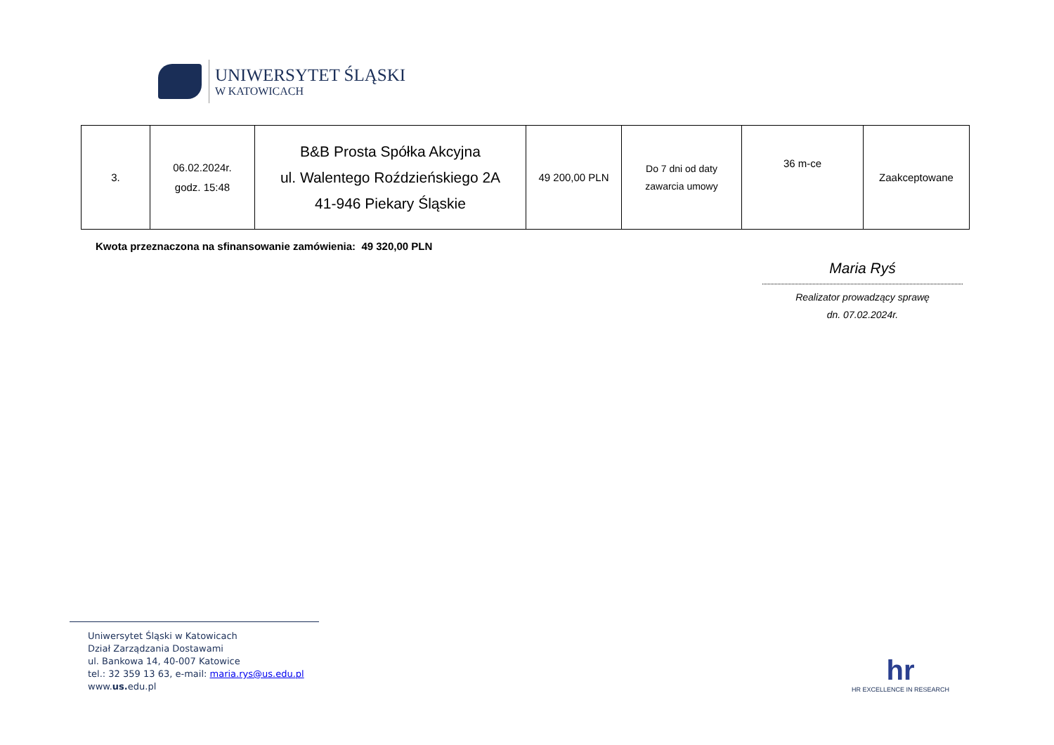UNIWERSYTET ŚLĄSKI
W KATOWICACH
| 3. | 06.02.2024r. godz. 15:48 | B&B Prosta Spółka Akcyjna ul. Walentego Roździeńskiego 2A 41-946 Piekary Śląskie | 49 200,00 PLN | Do 7 dni od daty zawarcia umowy | 36 m-ce | Zaakceptowane |
Kwota przeznaczona na sfinansowanie zamówienia: 49 320,00 PLN
Maria Ryś
Realizator prowadzący sprawę
dn. 07.02.2024r.
Uniwersytet Śląski w Katowicach
Dział Zarządzania Dostawami
ul. Bankowa 14, 40-007 Katowice
tel.: 32 359 13 63, e-mail: maria.rys@us.edu.pl
www.us. edu.pl
hr
HR EXCELLENCE IN RESEARCH